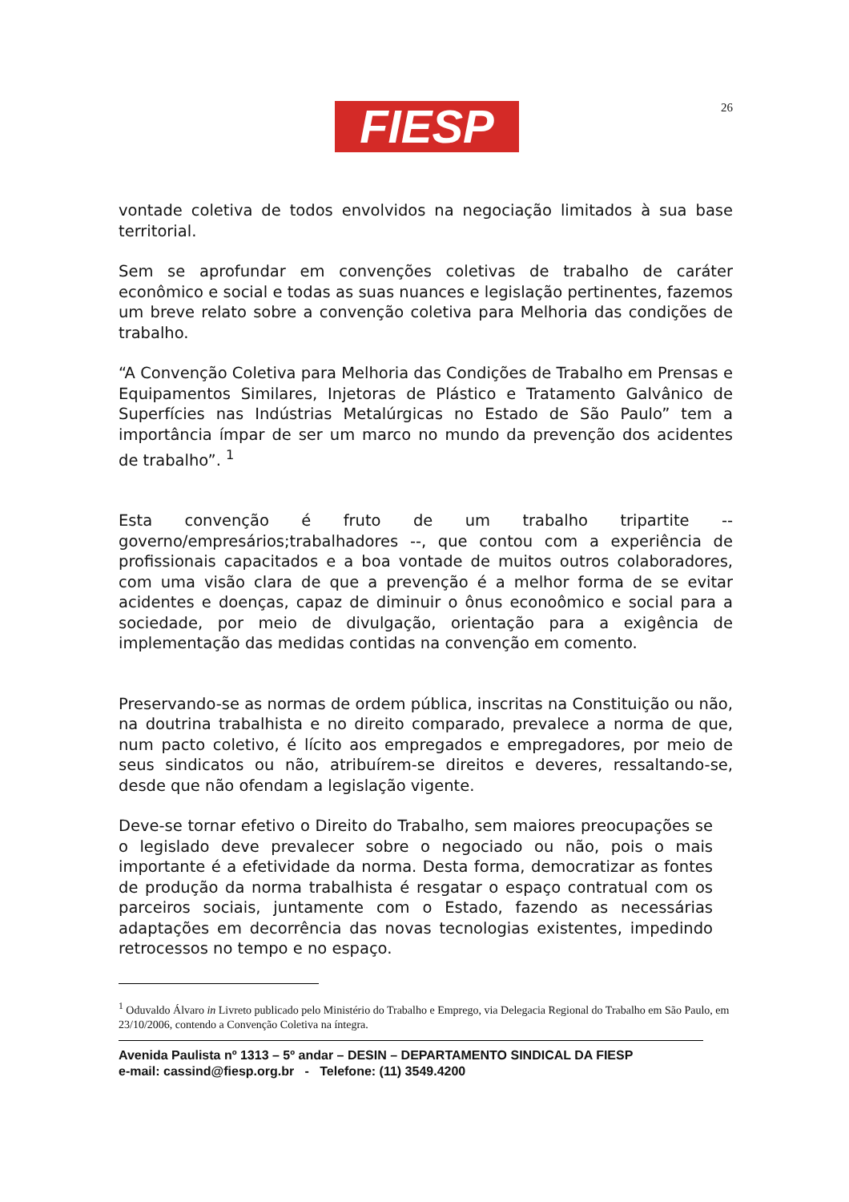FIESP
26
vontade coletiva de todos envolvidos na negociação limitados à sua base territorial.
Sem se aprofundar em convenções coletivas de trabalho de caráter econômico e social e todas as suas nuances e legislação pertinentes, fazemos um breve relato sobre a convenção coletiva para Melhoria das condições de trabalho.
“A Convenção Coletiva para Melhoria das Condições de Trabalho em Prensas e Equipamentos Similares, Injetoras de Plástico e Tratamento Galvânico de Superfícies nas Indústrias Metalúrgicas no Estado de São Paulo” tem a importância ímpar de ser um marco no mundo da prevenção dos acidentes de trabalho”. <sup>1</sup>
Esta convenção é fruto de um trabalho tripartite -- governo/empresários;trabalhadores --, que contou com a experiência de profissionais capacitados e a boa vontade de muitos outros colaboradores, com uma visão clara de que a prevenção é a melhor forma de se evitar acidentes e doenças, capaz de diminuir o ônus econoômico e social para a sociedade, por meio de divulgação, orientação para a exigência de implementação das medidas contidas na convenção em comento.
Preservando-se as normas de ordem pública, inscritas na Constituição ou não, na doutrina trabalhista e no direito comparado, prevalece a norma de que, num pacto coletivo, é lícito aos empregados e empregadores, por meio de seus sindicatos ou não, atribuírem-se direitos e deveres, ressaltando-se, desde que não ofendam a legislação vigente.
Deve-se tornar efetivo o Direito do Trabalho, sem maiores preocupações se o legislado deve prevalecer sobre o negociado ou não, pois o mais importante é a efetividade da norma. Desta forma, democratizar as fontes de produção da norma trabalhista é resgatar o espaço contratual com os parceiros sociais, juntamente com o Estado, fazendo as necessárias adaptações em decorrência das novas tecnologias existentes, impedindo retrocessos no tempo e no espaço.
<sup>1</sup> Oduvaldo Álvaro in Livreto publicado pelo Ministério do Trabalho e Emprego, via Delegacia Regional do Trabalho em São Paulo, em 23/10/2006, contendo a Convenção Coletiva na íntegra.
Avenida Paulista nº 1313 – 5º andar – DESIN – DEPARTAMENTO SINDICAL DA FIESP
e-mail: cassind@fiesp.org.br - Telefone: (11) 3549.4200